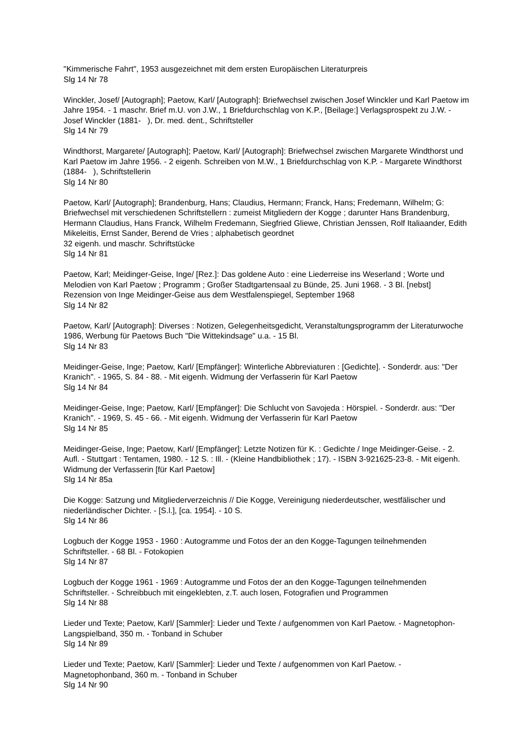"Kimmerische Fahrt", 1953 ausgezeichnet mit dem ersten Europäischen Literaturpreis
Slg 14 Nr 78
Winckler, Josef/ [Autograph]; Paetow, Karl/ [Autograph]: Briefwechsel zwischen Josef Winckler und Karl Paetow im Jahre 1954. - 1 maschr. Brief m.U. von J.W., 1 Briefdurchschlag von K.P., [Beilage:] Verlagsprospekt zu J.W. - Josef Winckler (1881- ), Dr. med. dent., Schriftsteller
Slg 14 Nr 79
Windthorst, Margarete/ [Autograph]; Paetow, Karl/ [Autograph]: Briefwechsel zwischen Margarete Windthorst und Karl Paetow im Jahre 1956. - 2 eigenh. Schreiben von M.W., 1 Briefdurchschlag von K.P. - Margarete Windthorst (1884- ), Schriftstellerin
Slg 14 Nr 80
Paetow, Karl/ [Autograph]; Brandenburg, Hans; Claudius, Hermann; Franck, Hans; Fredemann, Wilhelm; G: Briefwechsel mit verschiedenen Schriftstellern : zumeist Mitgliedern der Kogge ; darunter Hans Brandenburg, Hermann Claudius, Hans Franck, Wilhelm Fredemann, Siegfried Gliewe, Christian Jenssen, Rolf Italiaander, Edith Mikeleitis, Ernst Sander, Berend de Vries ; alphabetisch geordnet
32 eigenh. und maschr. Schriftstücke
Slg 14 Nr 81
Paetow, Karl; Meidinger-Geise, Inge/ [Rez.]: Das goldene Auto : eine Liederreise ins Weserland ; Worte und Melodien von Karl Paetow ; Programm ; Großer Stadtgartensaal zu Bünde, 25. Juni 1968. - 3 Bl. [nebst] Rezension von Inge Meidinger-Geise aus dem Westfalenspiegel, September 1968
Slg 14 Nr 82
Paetow, Karl/ [Autograph]: Diverses : Notizen, Gelegenheitsgedicht, Veranstaltungsprogramm der Literaturwoche 1986, Werbung für Paetows Buch "Die Wittekindsage" u.a. - 15 Bl.
Slg 14 Nr 83
Meidinger-Geise, Inge; Paetow, Karl/ [Empfänger]: Winterliche Abbreviaturen : [Gedichte]. - Sonderdr. aus: "Der Kranich". - 1965, S. 84 - 88. - Mit eigenh. Widmung der Verfasserin für Karl Paetow
Slg 14 Nr 84
Meidinger-Geise, Inge; Paetow, Karl/ [Empfänger]: Die Schlucht von Savojeda : Hörspiel. - Sonderdr. aus: "Der Kranich". - 1969, S. 45 - 66. - Mit eigenh. Widmung der Verfasserin für Karl Paetow
Slg 14 Nr 85
Meidinger-Geise, Inge; Paetow, Karl/ [Empfänger]: Letzte Notizen für K. : Gedichte / Inge Meidinger-Geise. - 2. Aufl. - Stuttgart : Tentamen, 1980. - 12 S. : Ill. - (Kleine Handbibliothek ; 17). - ISBN 3-921625-23-8. - Mit eigenh. Widmung der Verfasserin [für Karl Paetow]
Slg 14 Nr 85a
Die Kogge: Satzung und Mitgliederverzeichnis // Die Kogge, Vereinigung niederdeutscher, westfälischer und niederländischer Dichter. - [S.l.], [ca. 1954]. - 10 S.
Slg 14 Nr 86
Logbuch der Kogge 1953 - 1960 : Autogramme und Fotos der an den Kogge-Tagungen teilnehmenden Schriftsteller. - 68 Bl. - Fotokopien
Slg 14 Nr 87
Logbuch der Kogge 1961 - 1969 : Autogramme und Fotos der an den Kogge-Tagungen teilnehmenden Schriftsteller. - Schreibbuch mit eingeklebten, z.T. auch losen, Fotografien und Programmen
Slg 14 Nr 88
Lieder und Texte; Paetow, Karl/ [Sammler]: Lieder und Texte / aufgenommen von Karl Paetow. - Magnetophon-Langspielband, 350 m. - Tonband in Schuber
Slg 14 Nr 89
Lieder und Texte; Paetow, Karl/ [Sammler]: Lieder und Texte / aufgenommen von Karl Paetow. - Magnetophonband, 360 m. - Tonband in Schuber
Slg 14 Nr 90